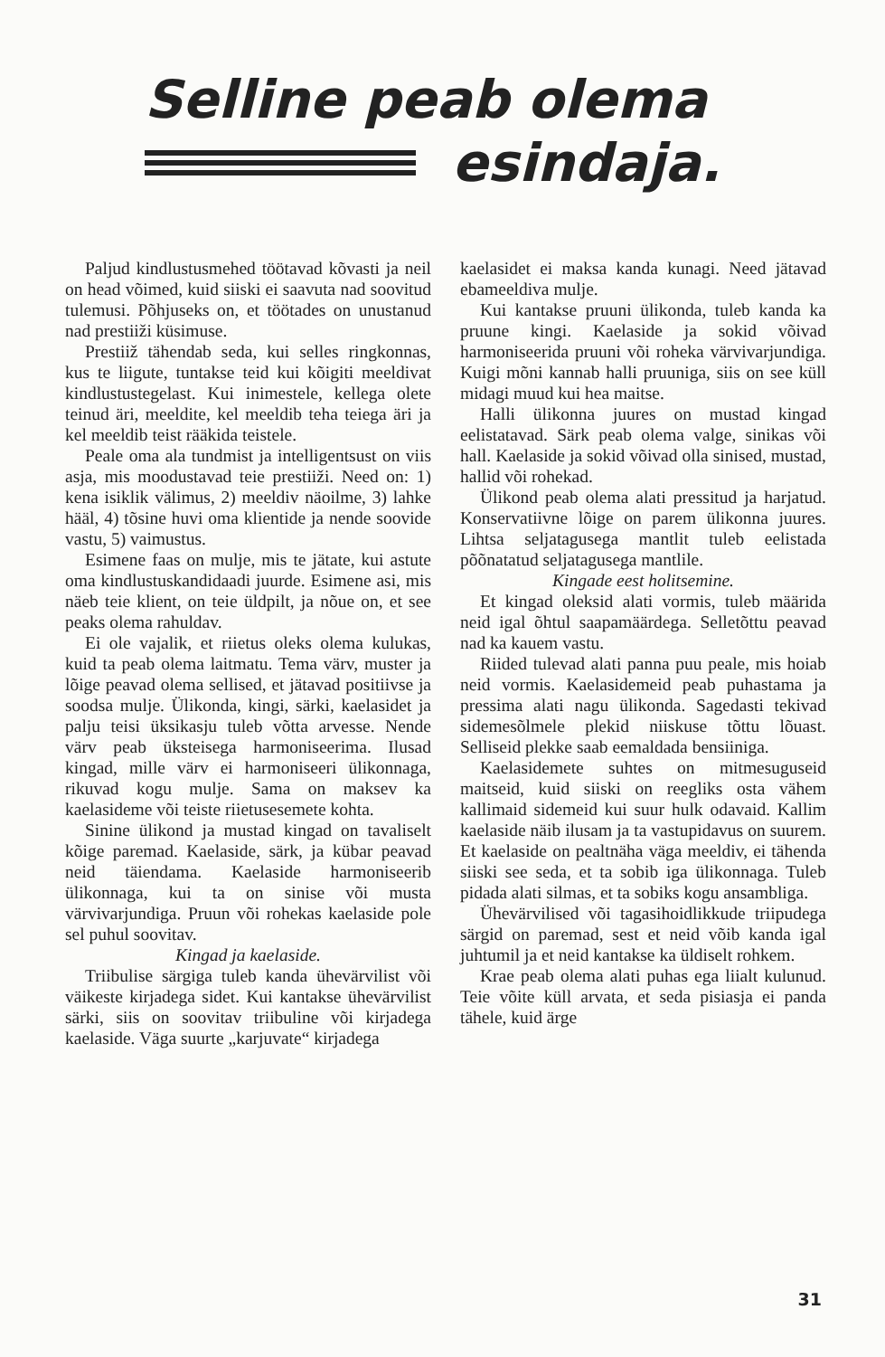Selline peab olema
esindaja.
Paljud kindlustusmehed töötavad kõvasti ja neil on head võimed, kuid siiski ei saavuta nad soovitud tulemusi. Põhjuseks on, et töötades on unustanud nad prestiiži küsimuse.
Prestiiž tähendab seda, kui selles ringkonnas, kus te liigute, tuntakse teid kui kõigiti meeldivat kindlustustegelast. Kui inimestele, kellega olete teinud äri, meeldite, kel meeldib teha teiega äri ja kel meeldib teist rääkida teistele.
Peale oma ala tundmist ja intelligentsust on viis asja, mis moodustavad teie prestiiži. Need on: 1) kena isiklik välimus, 2) meeldiv näoilme, 3) lahke hääl, 4) tõsine huvi oma klientide ja nende soovide vastu, 5) vaimustus.
Esimene faas on mulje, mis te jätate, kui astute oma kindlustuskandidaadi juurde. Esimene asi, mis näeb teie klient, on teie üldpilt, ja nõue on, et see peaks olema rahuldav.
Ei ole vajalik, et riietus oleks olema kulukas, kuid ta peab olema laitmatu. Tema värv, muster ja lõige peavad olema sellised, et jätavad positiivse ja soodsa mulje. Ülikonda, kingi, särki, kaelasidet ja palju teisi üksikasju tuleb võtta arvesse. Nende värv peab üksteisega harmoniseerima. Ilusad kingad, mille värv ei harmoniseeri ülikonnaga, rikuvad kogu mulje. Sama on maksev ka kaelasideme või teiste riietusesemete kohta.
Sinine ülikond ja mustad kingad on tavaliselt kõige paremad. Kaelaside, särk, ja kübar peavad neid täiendama. Kaelaside harmoniseerib ülikonnaga, kui ta on sinise või musta värvivarjundiga. Pruun või rohekas kaelaside pole sel puhul soovitav.
Kingad ja kaelaside.
Triibulise särgiga tuleb kanda ühevärvilist või väikeste kirjadega sidet. Kui kantakse ühevärvilist särki, siis on soovitav triibuline või kirjadega kaelaside. Väga suurte „karjuvate“ kirjadega
kaelasidet ei maksa kanda kunagi. Need jätavad ebameeldiva mulje.
Kui kantakse pruuni ülikonda, tuleb kanda ka pruune kingi. Kaelaside ja sokid võivad harmoniseerida pruuni või roheka värvivarjundiga. Kuigi mõni kannab halli pruuniga, siis on see küll midagi muud kui hea maitse.
Halli ülikonna juures on mustad kingad eelistatavad. Särk peab olema valge, sinikas või hall. Kaelaside ja sokid võivad olla sinised, mustad, hallid või rohekad.
Ülikond peab olema alati pressitud ja harjatud. Konservatiivne lõige on parem ülikonna juures. Lihtsa seljatagusega mantlit tuleb eelistada põõnatatud seljatagusega mantlile.
Kingade eest holitsemine.
Et kingad oleksid alati vormis, tuleb määrida neid igal õhtul saapamäärdega. Selletõttu peavad nad ka kauem vastu.
Riided tulevad alati panna puu peale, mis hoiab neid vormis. Kaelasidemeid peab puhastama ja pressima alati nagu ülikonda. Sagedasti tekivad sidemesõlmele plekid niiskuse tõttu lõuast. Selliseid plekke saab eemaldada bensiiniga.
Kaelasidemete suhtes on mitmesuguseid maitseid, kuid siiski on reegliks osta vähem kallimaid sidemeid kui suur hulk odavaid. Kallim kaelaside näib ilusam ja ta vastupidavus on suurem. Et kaelaside on pealtnäha väga meeldiv, ei tähenda siiski see seda, et ta sobib iga ülikonnaga. Tuleb pidada alati silmas, et ta sobiks kogu ansambliga.
Ühevärvilised või tagasihoidlikkude triipudega särgid on paremad, sest et neid võib kanda igal juhtumil ja et neid kantakse ka üldiselt rohkem.
Krae peab olema alati puhas ega liialt kulunud. Teie võite küll arvata, et seda pisiasja ei panda tähele, kuid ärge
31